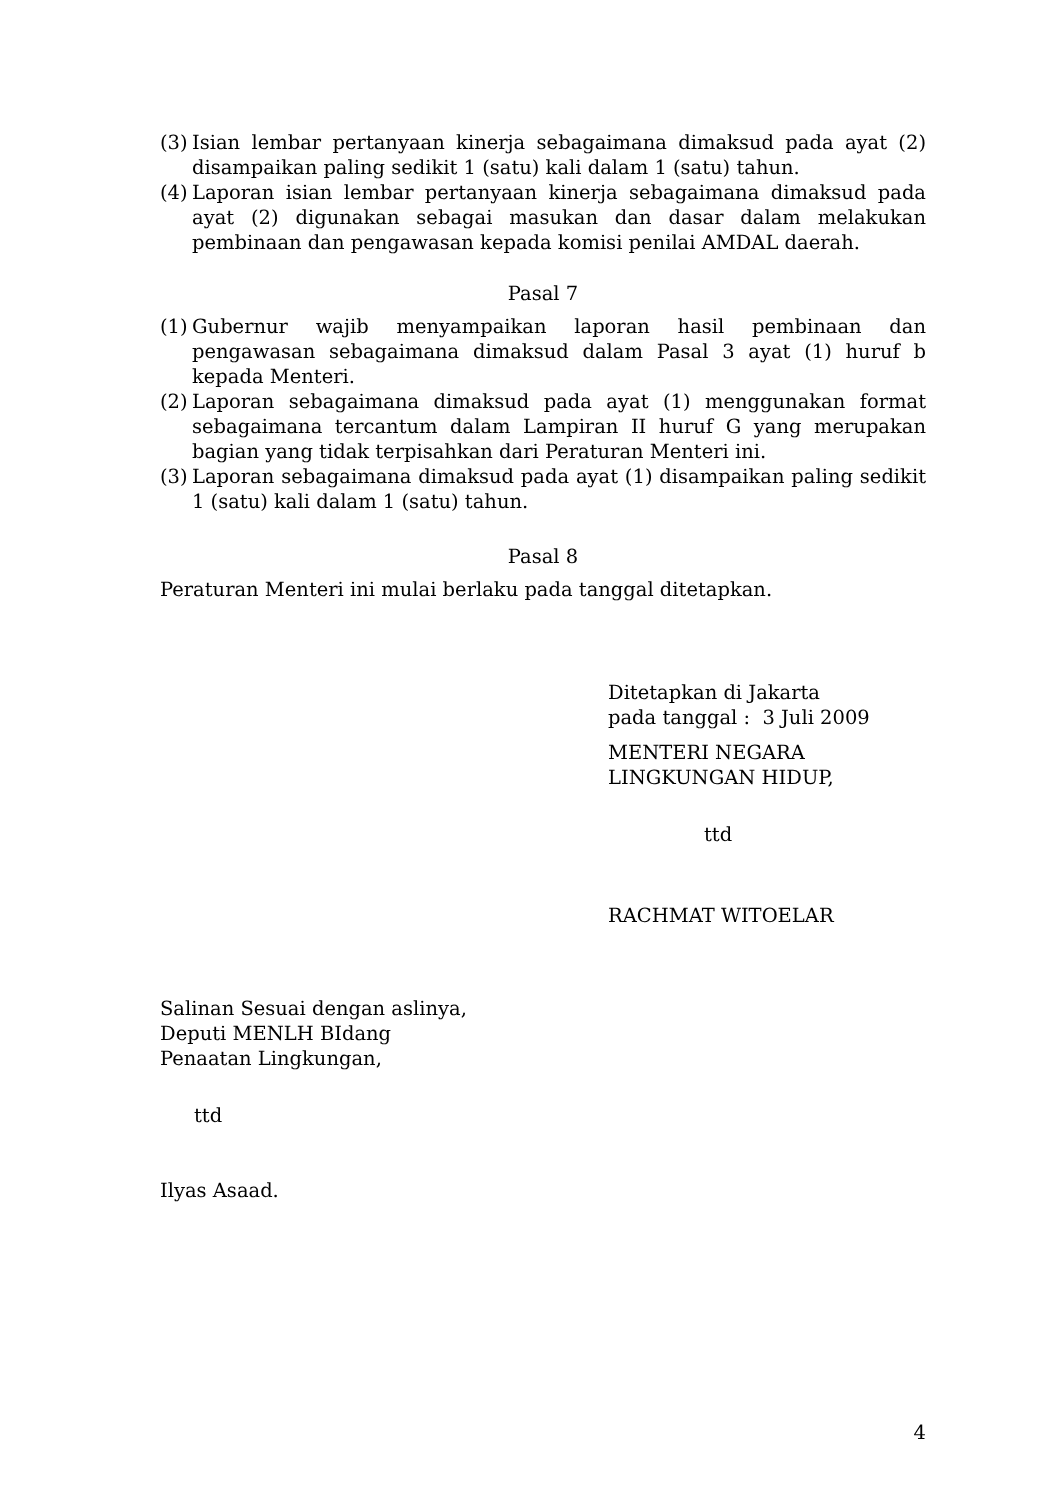(3) Isian lembar pertanyaan kinerja sebagaimana dimaksud pada ayat (2) disampaikan paling sedikit 1 (satu) kali dalam 1 (satu) tahun.
(4) Laporan isian lembar pertanyaan kinerja sebagaimana dimaksud pada ayat (2) digunakan sebagai masukan dan dasar dalam melakukan pembinaan dan pengawasan kepada komisi penilai AMDAL daerah.
Pasal 7
(1) Gubernur wajib menyampaikan laporan hasil pembinaan dan pengawasan sebagaimana dimaksud dalam Pasal 3 ayat (1) huruf b kepada Menteri.
(2) Laporan sebagaimana dimaksud pada ayat (1) menggunakan format sebagaimana tercantum dalam Lampiran II huruf G yang merupakan bagian yang tidak terpisahkan dari Peraturan Menteri ini.
(3) Laporan sebagaimana dimaksud pada ayat (1) disampaikan paling sedikit 1 (satu) kali dalam 1 (satu) tahun.
Pasal 8
Peraturan Menteri ini mulai berlaku pada tanggal ditetapkan.
Ditetapkan di Jakarta
pada tanggal : 3 Juli 2009
MENTERI NEGARA
LINGKUNGAN HIDUP,
ttd
RACHMAT WITOELAR
Salinan Sesuai dengan aslinya,
Deputi MENLH BIdang
Penaatan Lingkungan,
ttd
Ilyas Asaad.
4